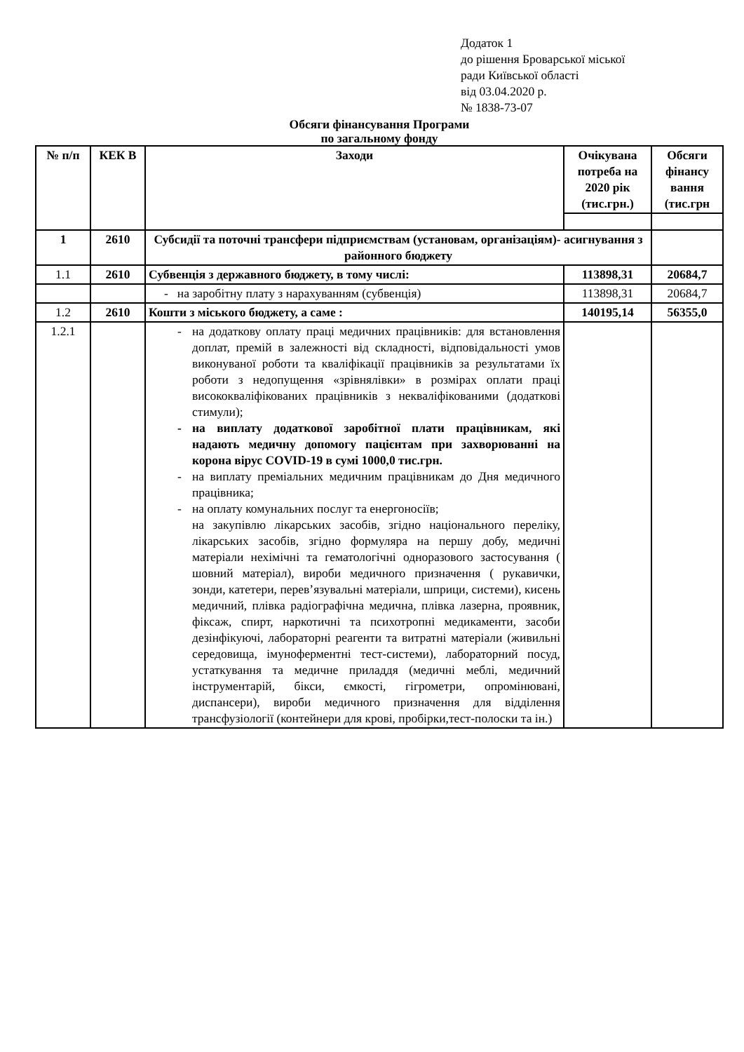Додаток 1
до рішення Броварської міської
ради Київської області
від 03.04.2020 р.
№ 1838-73-07
Обсяги фінансування Програми
по загальному фонду
| № п/п | КЕК В | Заходи | Очікувана потреба на 2020 рік (тис.грн.) | Обсяги фінансу вання (тис.грн |
| --- | --- | --- | --- | --- |
| 1 | 2610 | Субсидії та поточні трансфери підприємствам (установам, організаціям)- асигнування з районного бюджету | | |
| 1.1 | 2610 | Субвенція з державного бюджету, в тому числі: | 113898,31 | 20684,7 |
| | | - на заробітну плату з нарахуванням (субвенція) | 113898,31 | 20684,7 |
| 1.2 | 2610 | Кошти з міського бюджету, а саме : | 140195,14 | 56355,0 |
| 1.2.1 | | - на додаткову оплату праці медичних працівників: для встановлення доплат, премій в залежності від складності, відповідальності умов виконуваної роботи та кваліфікації працівників за результатами їх роботи з недопущення «зрівнялівки» в розмірах оплати праці висококваліфікованих працівників з некваліфікованими (додаткові стимули); - на виплату додаткової заробітної плати працівникам, які надають медичну допомогу пацієнтам при захворюванні на корона вірус COVID-19 в сумі 1000,0 тис.грн. - на виплату преміальних медичним працівникам до Дня медичного працівника; - на оплату комунальних послуг та енергоносіїв; на закупівлю лікарських засобів, згідно національного переліку, лікарських засобів, згідно формуляра на першу добу, медичні матеріали нехімічні та гематологічні одноразового застосування ( шовний матеріал), вироби медичного призначення ( рукавички, зонди, катетери, перев’язувальні матеріали, шприци, системи), кисень медичний, плівка радіографічна медична, плівка лазерна, проявник, фіксаж, спирт, наркотичні та психотропні медикаменти, засоби дезінфікуючі, лабораторні реагенти та витратні матеріали (живильні середовища, імуноферментні тест-системи), лабораторний посуд, устаткування та медичне приладдя (медичні меблі, медичний інструментарій, бікси, ємкості, гігрометри, опромінювані, диспансери), вироби медичного призначення для відділення трансфузіології (контейнери для крові, пробірки,тест-полоски та ін.) | | |